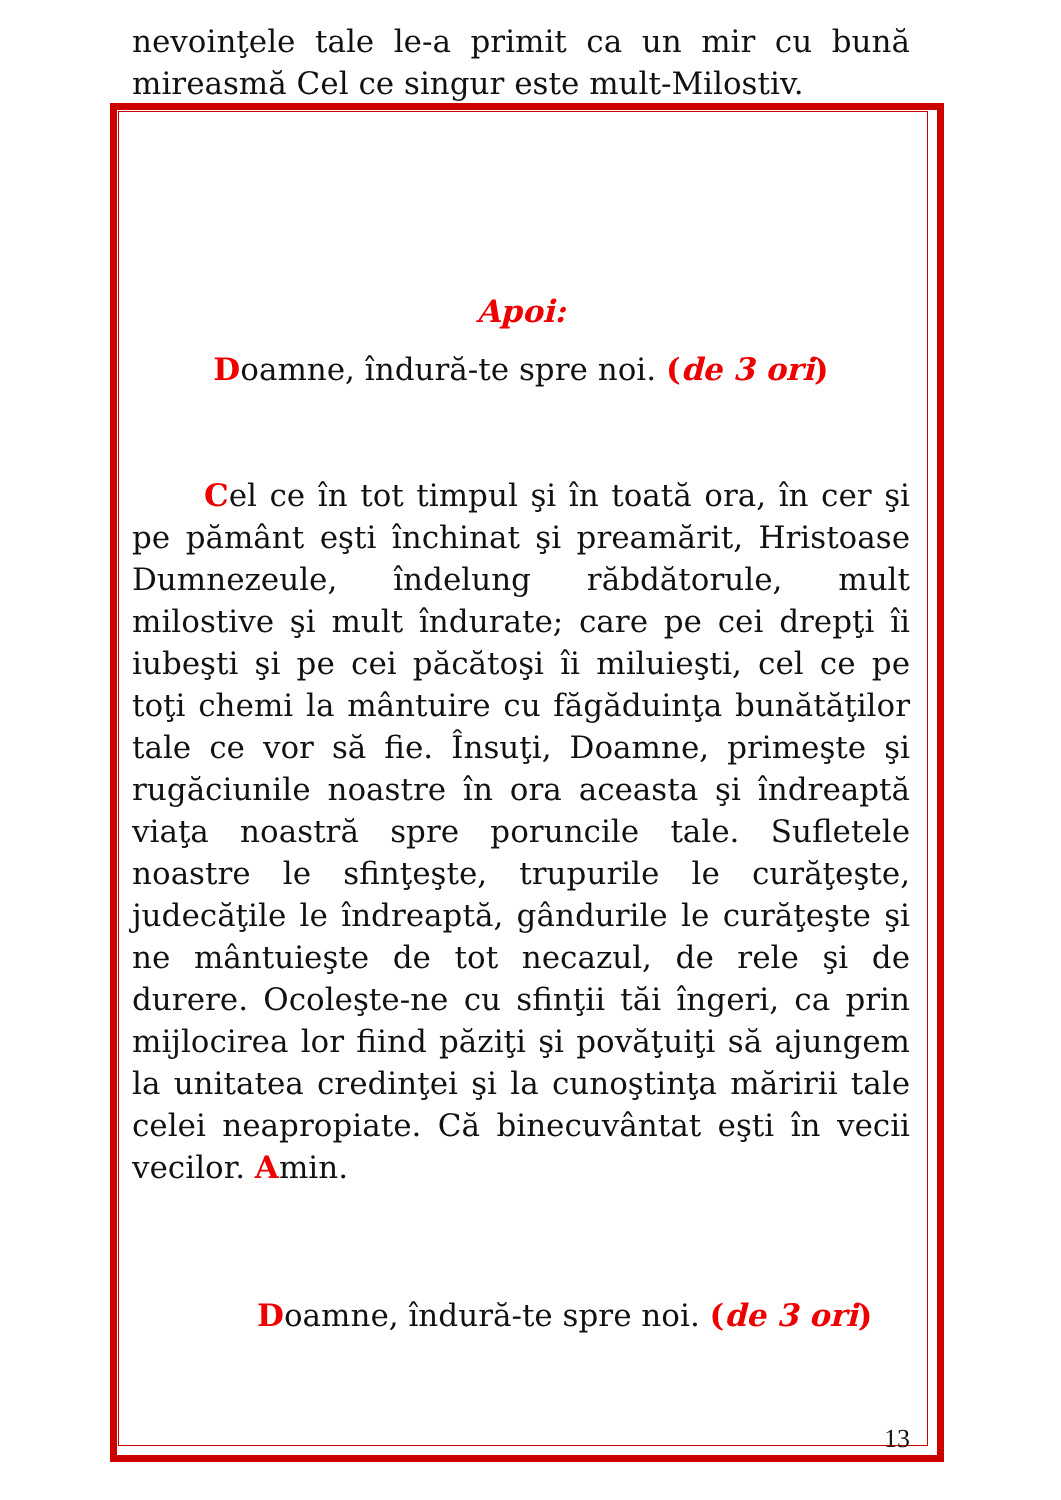nevoinţele tale le-a primit ca un mir cu bună mireasmă Cel ce singur este mult-Milostiv.
Apoi:
Doamne, îndură-te spre noi. (de 3 ori)
Cel ce în tot timpul şi în toată ora, în cer şi pe pământ eşti închinat şi preamărit, Hristoase Dumnezeule, îndelung răbdătorule, mult milostive şi mult îndurate; care pe cei drepţi îi iubeşti şi pe cei păcătoşi îi miluieşti, cel ce pe toţi chemi la mântuire cu făgăduinţa bunătăţilor tale ce vor să fie. Însuţi, Doamne, primeşte şi rugăciunile noastre în ora aceasta şi îndreaptă viaţa noastră spre poruncile tale. Sufletele noastre le sfinţeşte, trupurile le curăţeşte, judecăţile le îndreaptă, gândurile le curăţeşte şi ne mântuieşte de tot necazul, de rele şi de durere. Ocoleşte-ne cu sfinţii tăi îngeri, ca prin mijlocirea lor fiind păziţi şi povăţuiţi să ajungem la unitatea credinţei şi la cunoştinţa măririi tale celei neapropiate. Că binecuvântat eşti în vecii vecilor. Amin.
Doamne, îndură-te spre noi. (de 3 ori)
13